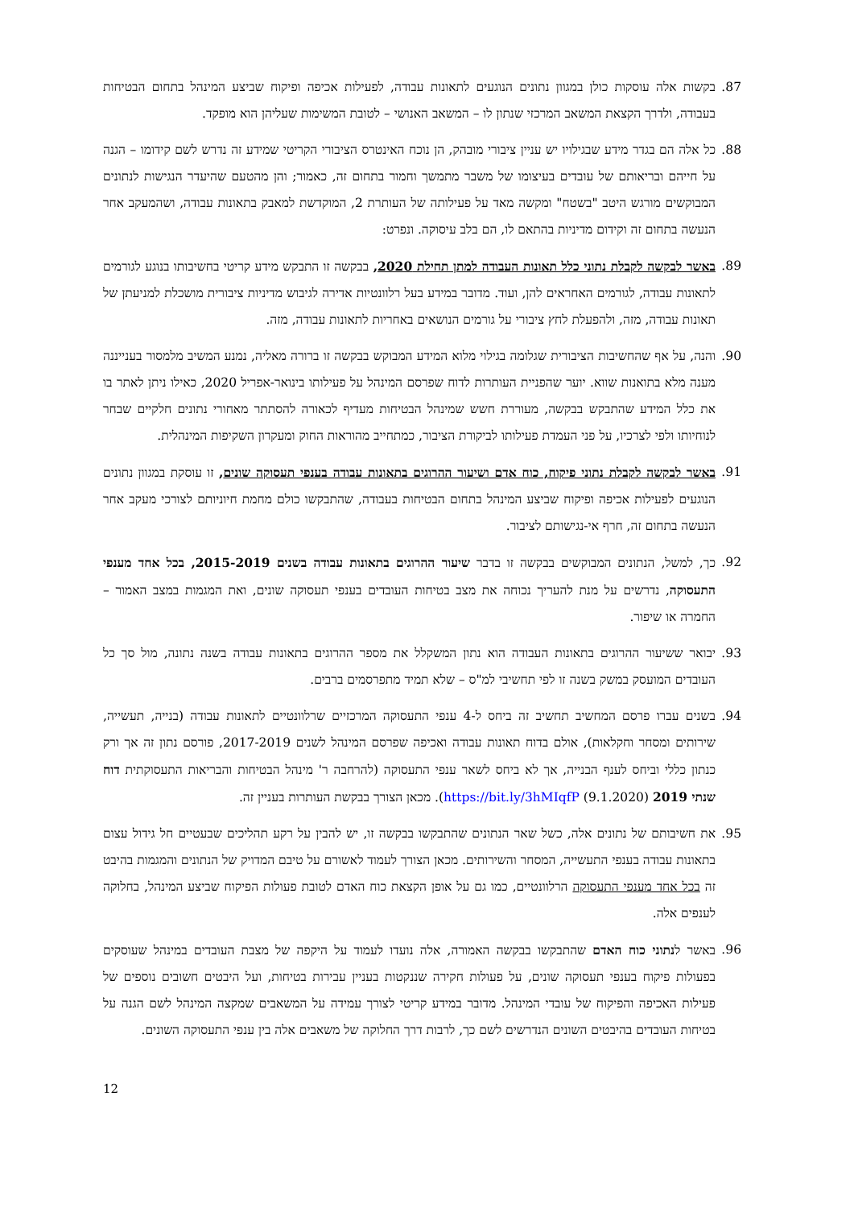87. בקשות אלה עוסקות כולן במגוון נתונים הנוגעים לתאונות עבודה, לפעילות אכיפה ופיקוח שביצע המינהל בתחום הבטיחות בעבודה, ולדרך הקצאת המשאב המרכזי שנתון לו – המשאב האנושי – לטובת המשימות שעליהן הוא מופקד.
88. כל אלה הם בגדר מידע שבגילויו יש עניין ציבורי מובהק, הן נוכח האינטרס הציבורי הקריטי שמידע זה נדרש לשם קידומו – הגנה על חייהם ובריאותם של עובדים בעיצומו של משבר מתמשך וחמור בתחום זה, כאמור; והן מהטעם שהיעדר הנגישות לנתונים המבוקשים מורגש היטב "בשטח" ומקשה מאד על פעילותה של העותרת 2, המוקדשת למאבק בתאונות עבודה, ושהמעקב אחר הנעשה בתחום זה וקידום מדיניות בהתאם לו, הם בלב עיסוקה. ונפרט:
89. באשר לבקשה לקבלת נתוני כלל תאונות העבודה למתן תחילת 2020, בבקשה זו התבקש מידע קריטי בחשיבותו בנוגע לגורמים לתאונות עבודה, לגורמים האחראים להן, ועוד. מדובר במידע בעל רלוונטיות אדירה לגיבוש מדיניות ציבורית מושכלת למניעתן של תאונות עבודה, מזה, ולהפעלת לחץ ציבורי על גורמים הנושאים באחריות לתאונות עבודה, מזה.
90. והנה, על אף שהחשיבות הציבורית שגלומה בגילוי מלוא המידע המבוקש בבקשה זו ברורה מאליה, נמנע המשיב מלמסור בענייננה מענה מלא בתואנות שווא. יוער שהפניית העותרות לדוח שפרסם המינהל על פעילותו בינואר-אפריל 2020, כאילו ניתן לאתר בו את כלל המידע שהתבקש בבקשה, מעוררת חשש שמינהל הבטיחות מעדיף לכאורה להסתתר מאחורי נתונים חלקיים שבחר לנוחיותו ולפי לצרכיו, על פני העמדת פעילותו לביקורת הציבור, כמתחייב מהוראות החוק ומעקרון השקיפות המינהלית.
91. באשר לבקשה לקבלת נתוני פיקוח, כוח אדם ושיעור ההרוגים בתאונות עבודה בענפי תעסוקה שונים, זו עוסקת במגוון נתונים הנוגעים לפעילות אכיפה ופיקוח שביצע המינהל בתחום הבטיחות בעבודה, שהתבקשו כולם מחמת חיוניותם לצורכי מעקב אחר הנעשה בתחום זה, חרף אי-נגישותם לציבור.
92. כך, למשל, הנתונים המבוקשים בבקשה זו בדבר שיעור ההרוגים בתאונות עבודה בשנים 2015-2019, בכל אחד מענפי התעסוקה, נדרשים על מנת להעריך נכוחה את מצב בטיחות העובדים בענפי תעסוקה שונים, ואת המגמות במצב האמור – החמרה או שיפור.
93. יבואר ששיעור ההרוגים בתאונות העבודה הוא נתון המשקלל את מספר ההרוגים בתאונות עבודה בשנה נתונה, מול סך כל העובדים המועסק במשק בשנה זו לפי תחשיבי למ"ס – שלא תמיד מתפרסמים ברבים.
94. בשנים עברו פרסם המחשיב תחשיב זה ביחס ל-4 ענפי התעסוקה המרכזיים שרלוונטיים לתאונות עבודה (בנייה, תעשייה, שירותים ומסחר וחקלאות), אולם בדוח תאונות עבודה ואכיפה שפרסם המינהל לשנים 2017-2019, פורסם נתון זה אך ורק כנתון כללי וביחס לענף הבנייה, אך לא ביחס לשאר ענפי התעסוקה (להרחבה ר' מינהל הבטיחות והבריאות התעסוקתית דוח שנתי 2019 (9.1.2020) https://bit.ly/3hMIqfP). מכאן הצורך בבקשת העותרות בעניין זה.
95. את חשיבותם של נתונים אלה, כשל שאר הנתונים שהתבקשו בבקשה זו, יש להבין על רקע תהליכים שבעטיים חל גידול עצום בתאונות עבודה בענפי התעשייה, המסחר והשירותים. מכאן הצורך לעמוד לאשורם על טיבם המדויק של הנתונים והמגמות בהיבט זה בכל אחד מענפי התעסוקה הרלוונטיים, כמו גם על אופן הקצאת כוח האדם לטובת פעולות הפיקוח שביצע המינהל, בחלוקה לענפים אלה.
96. באשר לנתוני כוח האדם שהתבקשו בבקשה האמורה, אלה נועדו לעמוד על היקפה של מצבת העובדים במינהל שעוסקים בפעולות פיקוח בענפי תעסוקה שונים, על פעולות חקירה שננקטות בעניין עבירות בטיחות, ועל היבטים חשובים נוספים של פעילות האכיפה והפיקוח של עובדי המינהל. מדובר במידע קריטי לצורך עמידה על המשאבים שמקצה המינהל לשם הגנה על בטיחות העובדים בהיבטים השונים הנדרשים לשם כך, לרבות דרך החלוקה של משאבים אלה בין ענפי התעסוקה השונים.
12